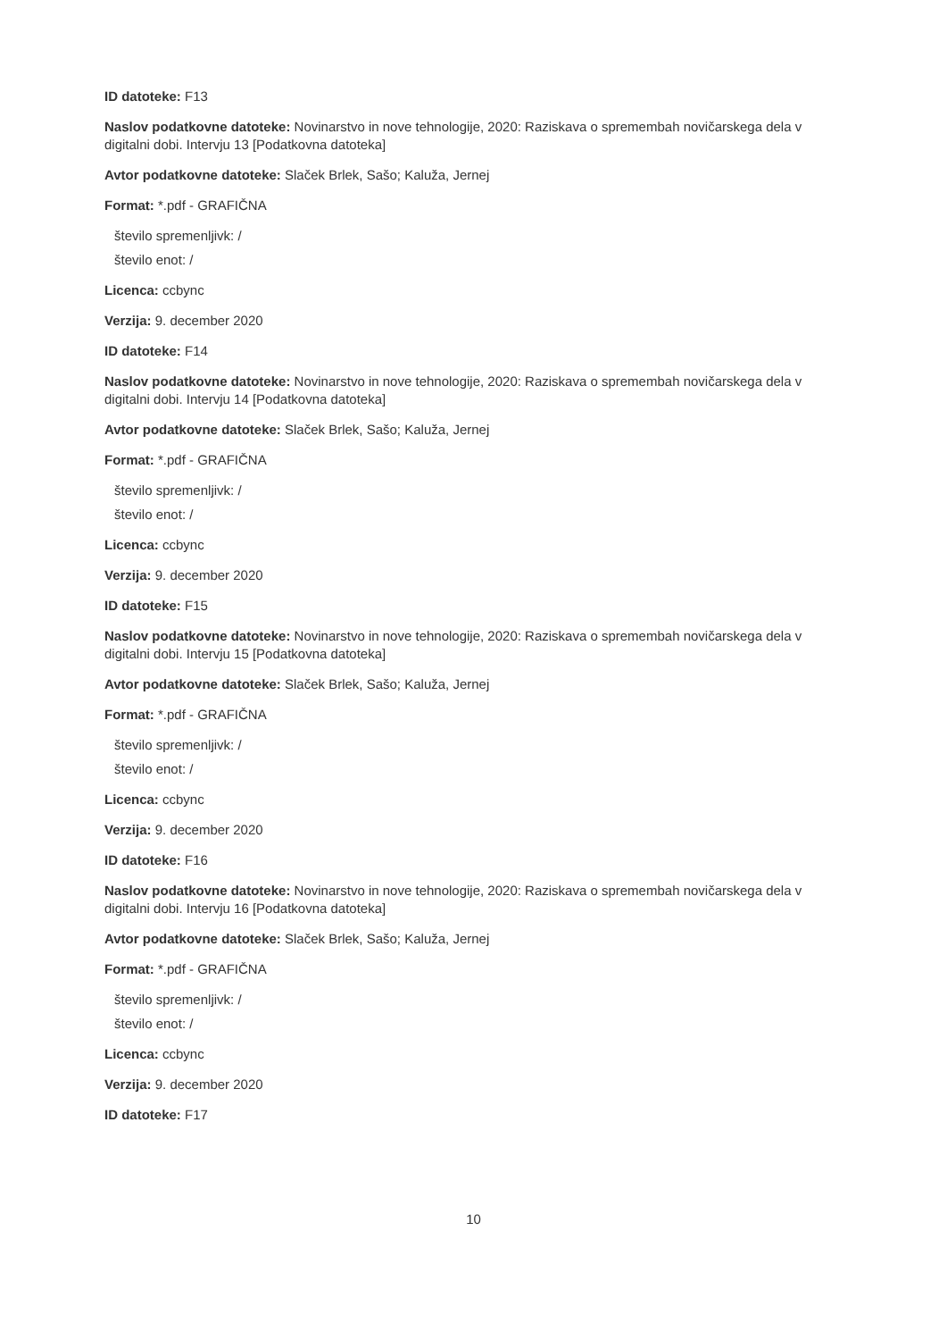ID datoteke: F13
Naslov podatkovne datoteke: Novinarstvo in nove tehnologije, 2020: Raziskava o spremembah novičarskega dela v digitalni dobi. Intervju 13 [Podatkovna datoteka]
Avtor podatkovne datoteke: Slaček Brlek, Sašo; Kaluža, Jernej
Format: *.pdf - GRAFIČNA
število spremenljivk: /
število enot: /
Licenca: ccbync
Verzija: 9. december 2020
ID datoteke: F14
Naslov podatkovne datoteke: Novinarstvo in nove tehnologije, 2020: Raziskava o spremembah novičarskega dela v digitalni dobi. Intervju 14 [Podatkovna datoteka]
Avtor podatkovne datoteke: Slaček Brlek, Sašo; Kaluža, Jernej
Format: *.pdf - GRAFIČNA
število spremenljivk: /
število enot: /
Licenca: ccbync
Verzija: 9. december 2020
ID datoteke: F15
Naslov podatkovne datoteke: Novinarstvo in nove tehnologije, 2020: Raziskava o spremembah novičarskega dela v digitalni dobi. Intervju 15 [Podatkovna datoteka]
Avtor podatkovne datoteke: Slaček Brlek, Sašo; Kaluža, Jernej
Format: *.pdf - GRAFIČNA
število spremenljivk: /
število enot: /
Licenca: ccbync
Verzija: 9. december 2020
ID datoteke: F16
Naslov podatkovne datoteke: Novinarstvo in nove tehnologije, 2020: Raziskava o spremembah novičarskega dela v digitalni dobi. Intervju 16 [Podatkovna datoteka]
Avtor podatkovne datoteke: Slaček Brlek, Sašo; Kaluža, Jernej
Format: *.pdf - GRAFIČNA
število spremenljivk: /
število enot: /
Licenca: ccbync
Verzija: 9. december 2020
ID datoteke: F17
10